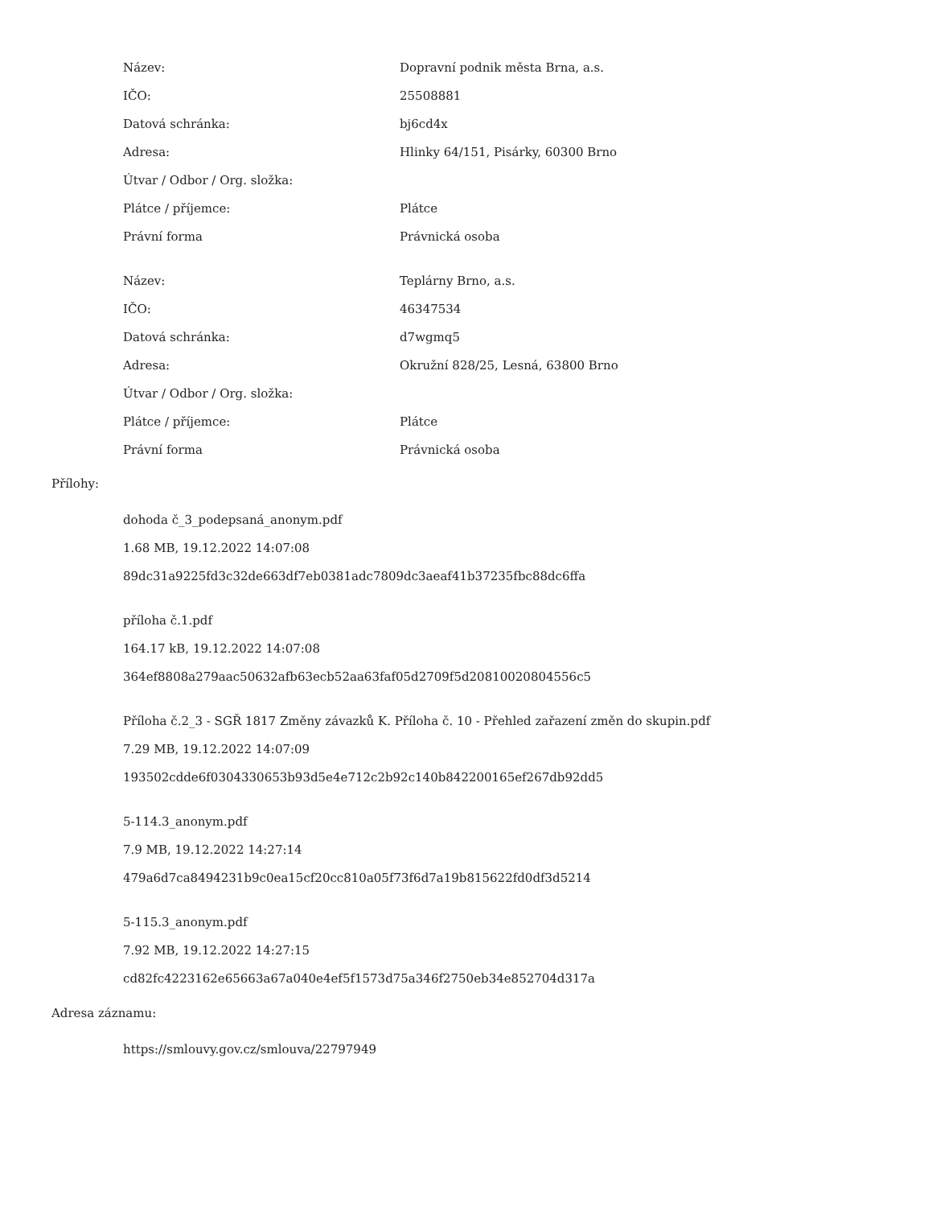| Název: | Dopravní podnik města Brna, a.s. |
| IČO: | 25508881 |
| Datová schránka: | bj6cd4x |
| Adresa: | Hlinky 64/151, Pisárky, 60300 Brno |
| Útvar / Odbor / Org. složka: | |
| Plátce / příjemce: | Plátce |
| Právní forma | Právnická osoba |
| Název: | Teplárny Brno, a.s. |
| IČO: | 46347534 |
| Datová schránka: | d7wgmq5 |
| Adresa: | Okružní 828/25, Lesná, 63800 Brno |
| Útvar / Odbor / Org. složka: | |
| Plátce / příjemce: | Plátce |
| Právní forma | Právnická osoba |
Přílohy:
dohoda č_3_podepsaná_anonym.pdf
1.68 MB, 19.12.2022 14:07:08
89dc31a9225fd3c32de663df7eb0381adc7809dc3aeaf41b37235fbc88dc6ffa
příloha č.1.pdf
164.17 kB, 19.12.2022 14:07:08
364ef8808a279aac50632afb63ecb52aa63faf05d2709f5d20810020804556c5
Příloha č.2_3 - SGŘ 1817 Změny závazků K. Příloha č. 10 - Přehled zařazení změn do skupin.pdf
7.29 MB, 19.12.2022 14:07:09
193502cdde6f0304330653b93d5e4e712c2b92c140b842200165ef267db92dd5
5-114.3_anonym.pdf
7.9 MB, 19.12.2022 14:27:14
479a6d7ca8494231b9c0ea15cf20cc810a05f73f6d7a19b815622fd0df3d5214
5-115.3_anonym.pdf
7.92 MB, 19.12.2022 14:27:15
cd82fc4223162e65663a67a040e4ef5f1573d75a346f2750eb34e852704d317a
Adresa záznamu:
https://smlouvy.gov.cz/smlouva/22797949